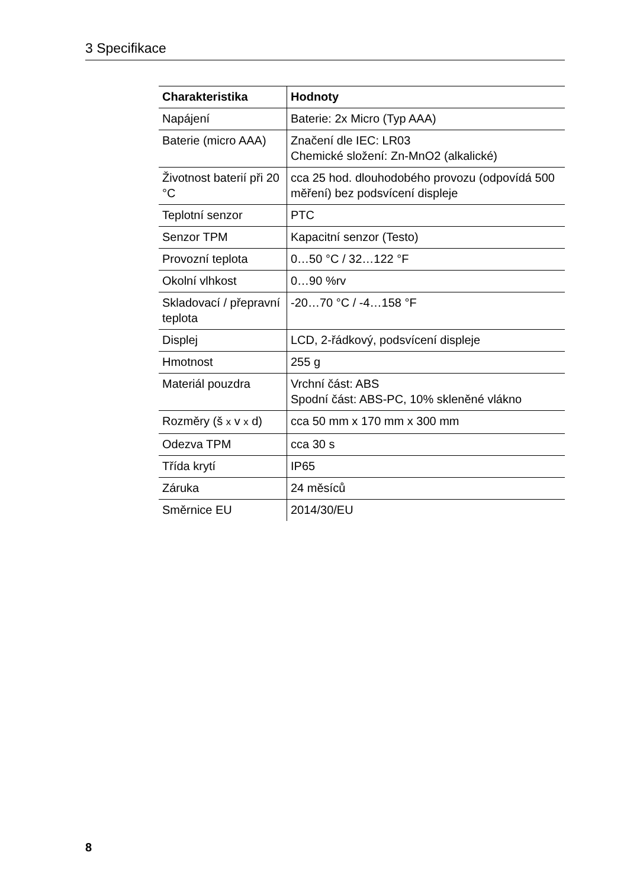3 Specifikace
| Charakteristika | Hodnoty |
| --- | --- |
| Napájení | Baterie: 2x Micro (Typ AAA) |
| Baterie (micro AAA) | Značení dle IEC: LR03 Chemické složení: Zn-MnO2 (alkalické) |
| Životnost baterií při 20 °C | cca 25 hod. dlouhodobého provozu (odpovídá 500 měření) bez podsvícení displeje |
| Teplotní senzor | PTC |
| Senzor TPM | Kapacitní senzor (Testo) |
| Provozní teplota | 0…50 °C / 32…122 °F |
| Okolní vlhkost | 0…90 %rv |
| Skladovací / přepravní teplota | -20…70 °C / -4…158 °F |
| Displej | LCD, 2-řádkový, podsvícení displeje |
| Hmotnost | 255 g |
| Materiál pouzdra | Vrchní část: ABS Spodní část: ABS-PC, 10% skleněné vlákno |
| Rozměry (š x v x d) | cca 50 mm x 170 mm x 300 mm |
| Odezva TPM | cca 30 s |
| Třída krytí | IP65 |
| Záruka | 24 měsíců |
| Směrnice EU | 2014/30/EU |
8